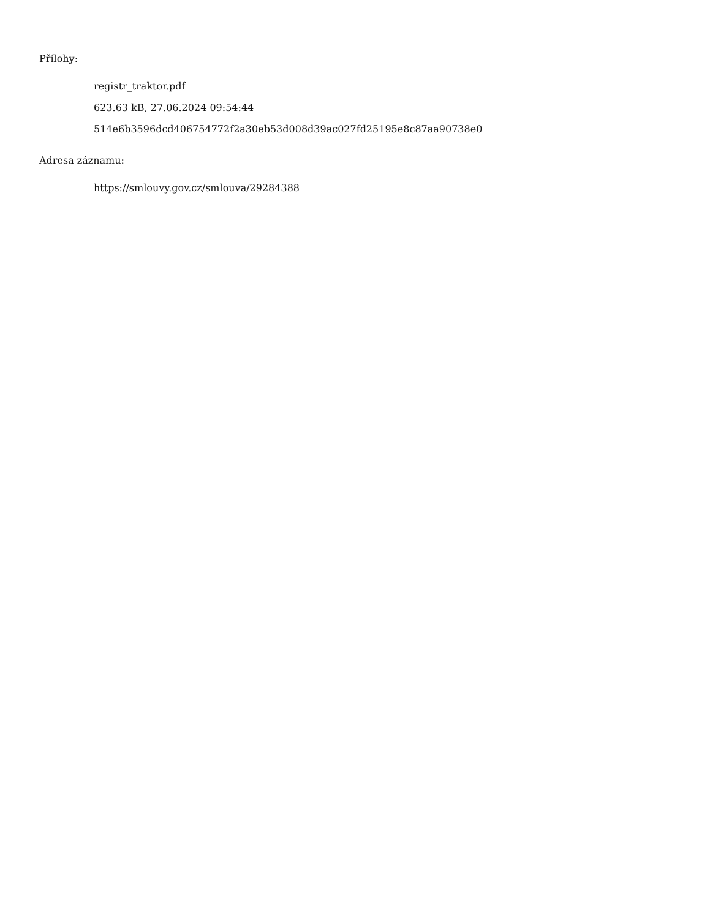Přílohy:
registr_traktor.pdf
623.63 kB, 27.06.2024 09:54:44
514e6b3596dcd406754772f2a30eb53d008d39ac027fd25195e8c87aa90738e0
Adresa záznamu:
https://smlouvy.gov.cz/smlouva/29284388